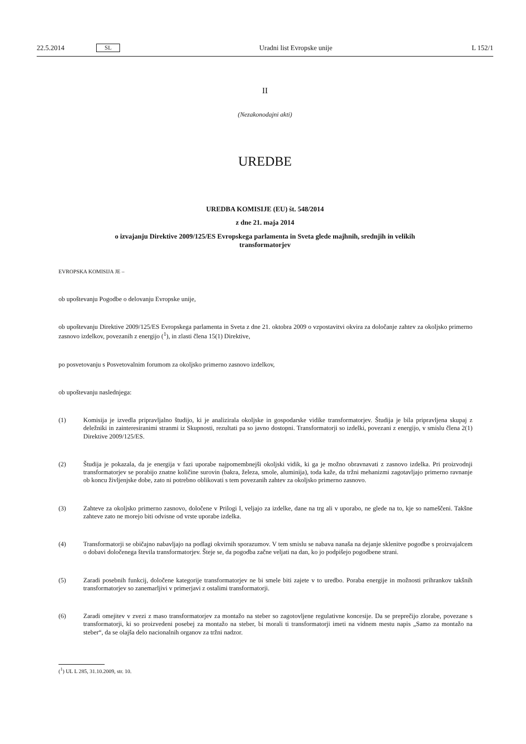22.5.2014 SL Uradni list Evropske unije L 152/1
II
(Nezakonodajni akti)
UREDBE
UREDBA KOMISIJE (EU) št. 548/2014
z dne 21. maja 2014
o izvajanju Direktive 2009/125/ES Evropskega parlamenta in Sveta glede majhnih, srednjih in velikih transformatorjev
EVROPSKA KOMISIJA JE –
ob upoštevanju Pogodbe o delovanju Evropske unije,
ob upoštevanju Direktive 2009/125/ES Evropskega parlamenta in Sveta z dne 21. oktobra 2009 o vzpostavitvi okvira za določanje zahtev za okoljsko primerno zasnovo izdelkov, povezanih z energijo (<sup>1</sup>), in zlasti člena 15(1) Direktive,
po posvetovanju s Posvetovalnim forumom za okoljsko primerno zasnovo izdelkov,
ob upoštevanju naslednjega:
(1) Komisija je izvedla pripravljalno študijo, ki je analizirala okoljske in gospodarske vidike transformatorjev. Študija je bila pripravljena skupaj z deležniki in zainteresiranimi stranmi iz Skupnosti, rezultati pa so javno dostopni. Transformatorji so izdelki, povezani z energijo, v smislu člena 2(1) Direktive 2009/125/ES.
(2) Študija je pokazala, da je energija v fazi uporabe najpomembnejši okoljski vidik, ki ga je možno obravnavati z zasnovo izdelka. Pri proizvodnji transformatorjev se porabijo znatne količine surovin (bakra, železa, smole, aluminija), toda kaže, da tržni mehanizmi zagotavljajo primerno ravnanje ob koncu življenjske dobe, zato ni potrebno oblikovati s tem povezanih zahtev za okoljsko primerno zasnovo.
(3) Zahteve za okoljsko primerno zasnovo, določene v Prilogi I, veljajo za izdelke, dane na trg ali v uporabo, ne glede na to, kje so nameščeni. Takšne zahteve zato ne morejo biti odvisne od vrste uporabe izdelka.
(4) Transformatorji se običajno nabavljajo na podlagi okvirnih sporazumov. V tem smislu se nabava nanaša na dejanje sklenitve pogodbe s proizvajalcem o dobavi določenega števila transformatorjev. Šteje se, da pogodba začne veljati na dan, ko jo podpišejo pogodbene strani.
(5) Zaradi posebnih funkcij, določene kategorije transformatorjev ne bi smele biti zajete v to uredbo. Poraba energije in možnosti prihrankov takšnih transformatorjev so zanemarljivi v primerjavi z ostalimi transformatorji.
(6) Zaradi omejitev v zvezi z maso transformatorjev za montažo na steber so zagotovljene regulativne koncesije. Da se preprečijo zlorabe, povezane s transformatorji, ki so proizvedeni posebej za montažo na steber, bi morali ti transformatorji imeti na vidnem mestu napis „Samo za montažo na steber“, da se olajša delo nacionalnih organov za tržni nadzor.
(<sup>1</sup>) UL L 285, 31.10.2009, str. 10.